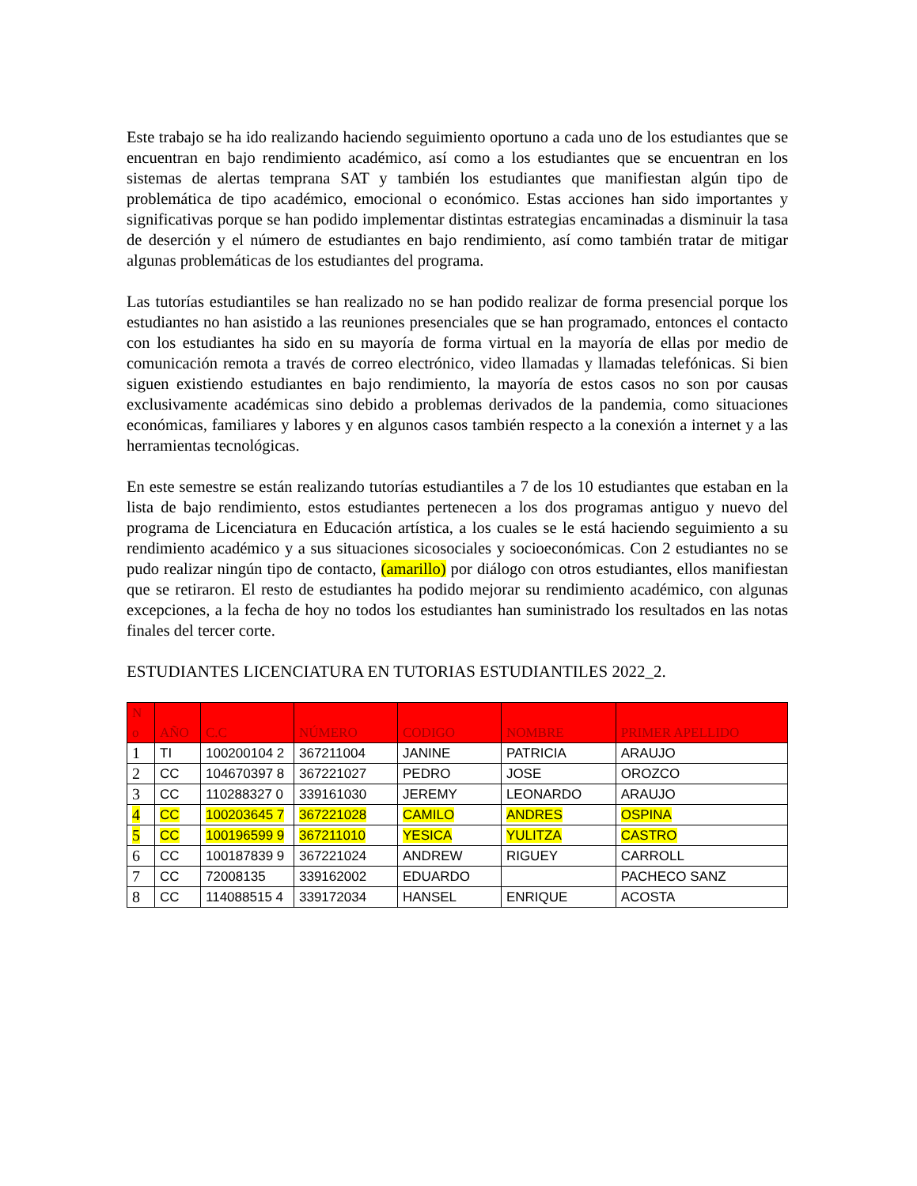Este trabajo se ha ido realizando haciendo seguimiento oportuno a cada uno de los estudiantes que se encuentran en bajo rendimiento académico, así como a los estudiantes que se encuentran en los sistemas de alertas temprana SAT y también los estudiantes que manifiestan algún tipo de problemática de tipo académico, emocional o económico. Estas acciones han sido importantes y significativas porque se han podido implementar distintas estrategias encaminadas a disminuir la tasa de deserción y el número de estudiantes en bajo rendimiento, así como también tratar de mitigar algunas problemáticas de los estudiantes del programa.
Las tutorías estudiantiles se han realizado no se han podido realizar de forma presencial porque los estudiantes no han asistido a las reuniones presenciales que se han programado, entonces el contacto con los estudiantes ha sido en su mayoría de forma virtual en la mayoría de ellas por medio de comunicación remota a través de correo electrónico, video llamadas y llamadas telefónicas. Si bien siguen existiendo estudiantes en bajo rendimiento, la mayoría de estos casos no son por causas exclusivamente académicas sino debido a problemas derivados de la pandemia, como situaciones económicas, familiares y labores y en algunos casos también respecto a la conexión a internet y a las herramientas tecnológicas.
En este semestre se están realizando tutorías estudiantiles a 7 de los 10 estudiantes que estaban en la lista de bajo rendimiento, estos estudiantes pertenecen a los dos programas antiguo y nuevo del programa de Licenciatura en Educación artística, a los cuales se le está haciendo seguimiento a su rendimiento académico y a sus situaciones sicosociales y socioeconómicas. Con 2 estudiantes no se pudo realizar ningún tipo de contacto, (amarillo) por diálogo con otros estudiantes, ellos manifiestan que se retiraron. El resto de estudiantes ha podido mejorar su rendimiento académico, con algunas excepciones, a la fecha de hoy no todos los estudiantes han suministrado los resultados en las notas finales del tercer corte.
ESTUDIANTES LICENCIATURA EN TUTORIAS ESTUDIANTILES 2022_2.
| N o | AÑO | C.C | NÚMERO | CODIGO | NOMBRE | PRIMER APELLIDO |
| --- | --- | --- | --- | --- | --- | --- |
| 1 | TI | 100200104 2 | 367211004 | JANINE | PATRICIA | ARAUJO |
| 2 | CC | 104670397 8 | 367221027 | PEDRO | JOSE | OROZCO |
| 3 | CC | 110288327 0 | 339161030 | JEREMY | LEONARDO | ARAUJO |
| 4 | CC | 100203645 7 | 367221028 | CAMILO | ANDRES | OSPINA |
| 5 | CC | 100196599 9 | 367211010 | YESICA | YULITZA | CASTRO |
| 6 | CC | 100187839 9 | 367221024 | ANDREW | RIGUEY | CARROLL |
| 7 | CC | 72008135 | 339162002 | EDUARDO | | PACHECO SANZ |
| 8 | CC | 114088515 4 | 339172034 | HANSEL | ENRIQUE | ACOSTA |